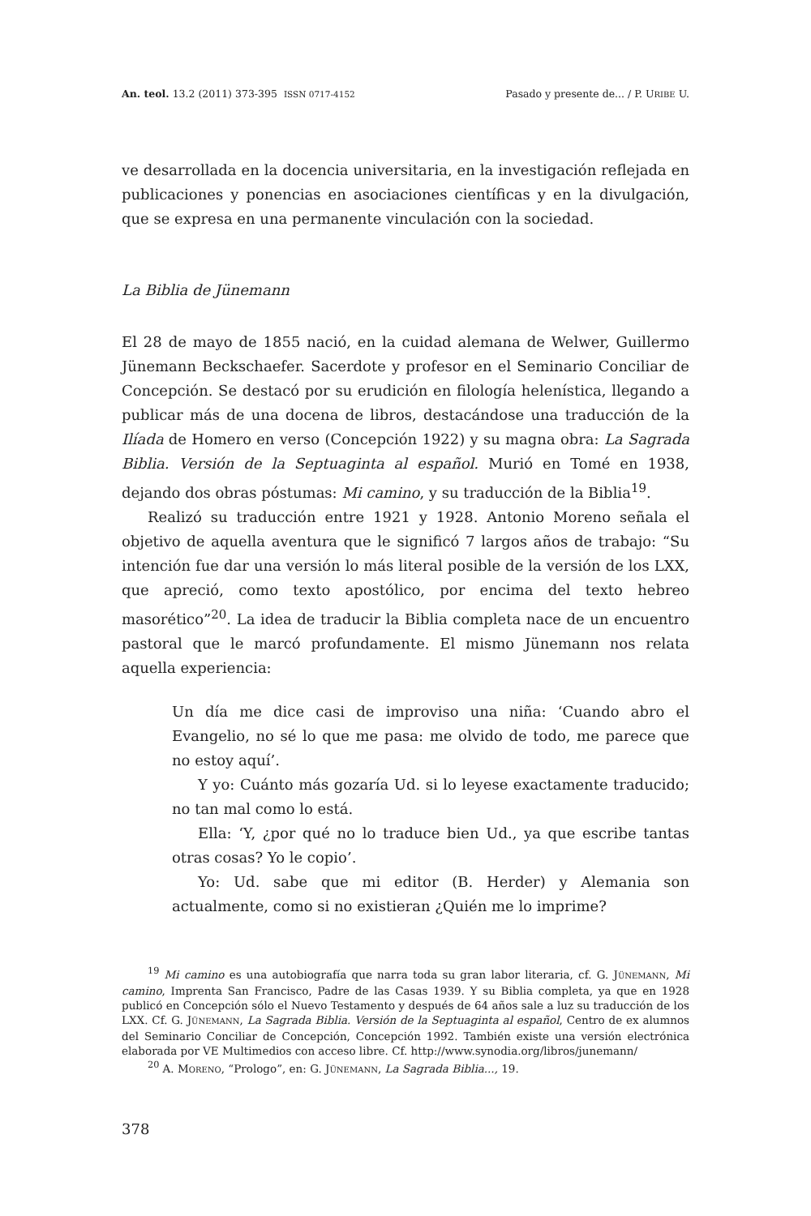An. teol. 13.2 (2011) 373-395 ISSN 0717-4152 Pasado y presente de... / P. URIBE U.
ve desarrollada en la docencia universitaria, en la investigación reflejada en publicaciones y ponencias en asociaciones científicas y en la divulgación, que se expresa en una permanente vinculación con la sociedad.
La Biblia de Jünemann
El 28 de mayo de 1855 nació, en la cuidad alemana de Welwer, Guillermo Jünemann Beckschaefer. Sacerdote y profesor en el Seminario Conciliar de Concepción. Se destacó por su erudición en filología helenística, llegando a publicar más de una docena de libros, destacándose una traducción de la Ilíada de Homero en verso (Concepción 1922) y su magna obra: La Sagrada Biblia. Versión de la Septuaginta al español. Murió en Tomé en 1938, dejando dos obras póstumas: Mi camino, y su traducción de la Biblia<sup>19</sup>.
Realizó su traducción entre 1921 y 1928. Antonio Moreno señala el objetivo de aquella aventura que le significó 7 largos años de trabajo: “Su intención fue dar una versión lo más literal posible de la versión de los LXX, que apreció, como texto apostólico, por encima del texto hebreo masorético”<sup>20</sup>. La idea de traducir la Biblia completa nace de un encuentro pastoral que le marcó profundamente. El mismo Jünemann nos relata aquella experiencia:
Un día me dice casi de improviso una niña: ‘Cuando abro el Evangelio, no sé lo que me pasa: me olvido de todo, me parece que no estoy aquí’.
Y yo: Cuánto más gozaría Ud. si lo leyese exactamente traducido; no tan mal como lo está.
Ella: ‘Y, ¿por qué no lo traduce bien Ud., ya que escribe tantas otras cosas? Yo le copio’.
Yo: Ud. sabe que mi editor (B. Herder) y Alemania son actualmente, como si no existieran ¿Quién me lo imprime?
<sup>19</sup> Mi camino es una autobiografía que narra toda su gran labor literaria, cf. G. JÜNEMANN, Mi camino, Imprenta San Francisco, Padre de las Casas 1939. Y su Biblia completa, ya que en 1928 publicó en Concepción sólo el Nuevo Testamento y después de 64 años sale a luz su traducción de los LXX. Cf. G. JÜNEMANN, La Sagrada Biblia. Versión de la Septuaginta al español, Centro de ex alumnos del Seminario Conciliar de Concepción, Concepción 1992. También existe una versión electrónica elaborada por VE Multimedios con acceso libre. Cf. http://www.synodia.org/libros/junemann/
<sup>20</sup> A. MORENO, “Prologo”, en: G. JÜNEMANN, La Sagrada Biblia..., 19.
378